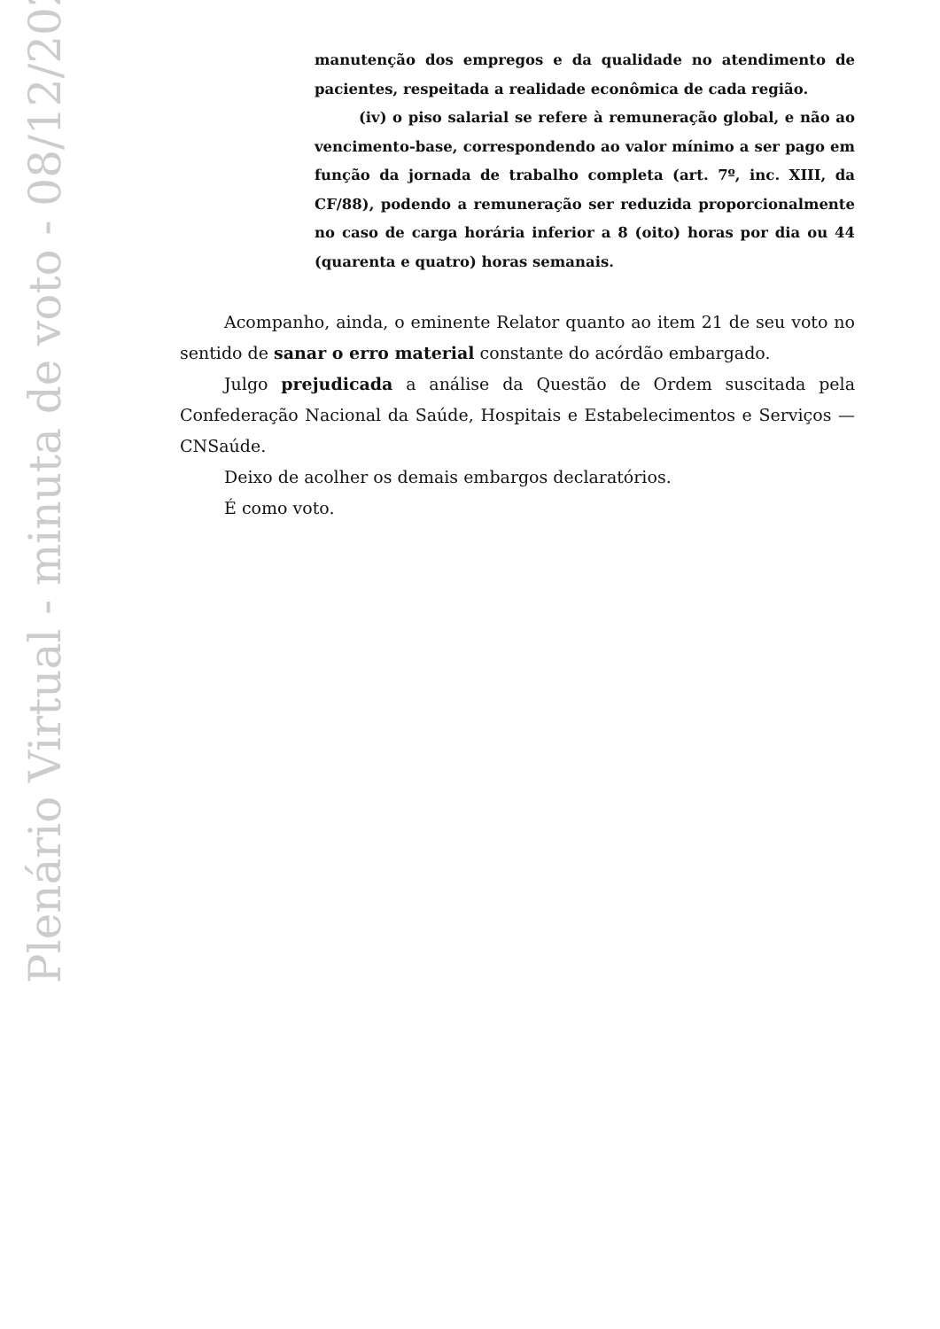Plenário Virtual - minuta de voto - 08/12/2023
manutenção dos empregos e da qualidade no atendimento de pacientes, respeitada a realidade econômica de cada região.
(iv) o piso salarial se refere à remuneração global, e não ao vencimento-base, correspondendo ao valor mínimo a ser pago em função da jornada de trabalho completa (art. 7º, inc. XIII, da CF/88), podendo a remuneração ser reduzida proporcionalmente no caso de carga horária inferior a 8 (oito) horas por dia ou 44 (quarenta e quatro) horas semanais.
Acompanho, ainda, o eminente Relator quanto ao item 21 de seu voto no sentido de sanar o erro material constante do acórdão embargado.
Julgo prejudicada a análise da Questão de Ordem suscitada pela Confederação Nacional da Saúde, Hospitais e Estabelecimentos e Serviços — CNSaúde.
Deixo de acolher os demais embargos declaratórios.
É como voto.